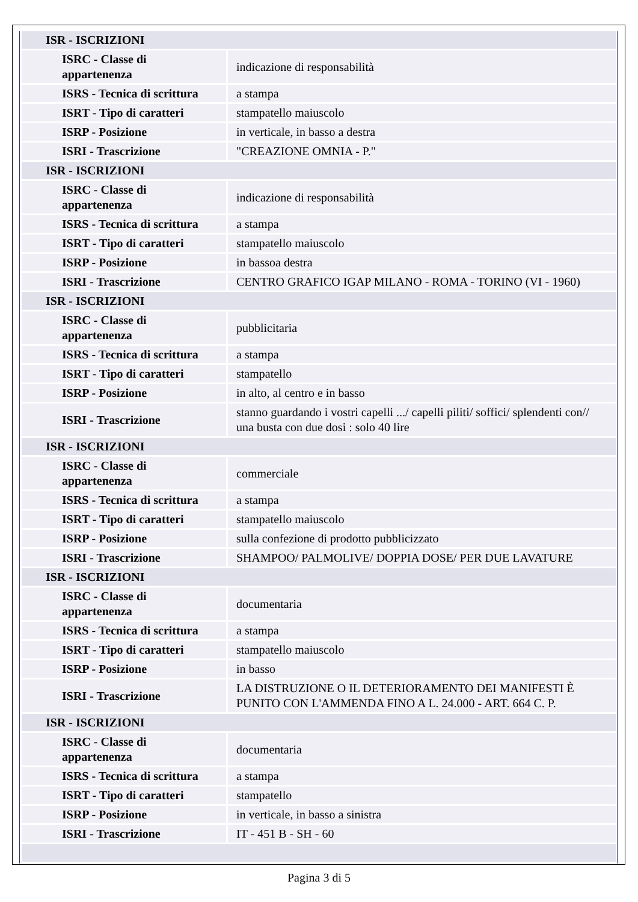| ISR - ISCRIZIONI | |
| ISRC - Classe di appartenenza | indicazione di responsabilità |
| ISRS - Tecnica di scrittura | a stampa |
| ISRT - Tipo di caratteri | stampatello maiuscolo |
| ISRP - Posizione | in verticale, in basso a destra |
| ISRI - Trascrizione | "CREAZIONE OMNIA - P." |
| ISR - ISCRIZIONI | |
| ISRC - Classe di appartenenza | indicazione di responsabilità |
| ISRS - Tecnica di scrittura | a stampa |
| ISRT - Tipo di caratteri | stampatello maiuscolo |
| ISRP - Posizione | in bassoa destra |
| ISRI - Trascrizione | CENTRO GRAFICO IGAP MILANO - ROMA - TORINO (VI - 1960) |
| ISR - ISCRIZIONI | |
| ISRC - Classe di appartenenza | pubblicitaria |
| ISRS - Tecnica di scrittura | a stampa |
| ISRT - Tipo di caratteri | stampatello |
| ISRP - Posizione | in alto, al centro e in basso |
| ISRI - Trascrizione | stanno guardando i vostri capelli .../ capelli piliti/ soffici/ splendenti con// una busta con due dosi : solo 40 lire |
| ISR - ISCRIZIONI | |
| ISRC - Classe di appartenenza | commerciale |
| ISRS - Tecnica di scrittura | a stampa |
| ISRT - Tipo di caratteri | stampatello maiuscolo |
| ISRP - Posizione | sulla confezione di prodotto pubblicizzato |
| ISRI - Trascrizione | SHAMPOO/ PALMOLIVE/ DOPPIA DOSE/ PER DUE LAVATURE |
| ISR - ISCRIZIONI | |
| ISRC - Classe di appartenenza | documentaria |
| ISRS - Tecnica di scrittura | a stampa |
| ISRT - Tipo di caratteri | stampatello maiuscolo |
| ISRP - Posizione | in basso |
| ISRI - Trascrizione | LA DISTRUZIONE O IL DETERIORAMENTO DEI MANIFESTI È PUNITO CON L'AMMENDA FINO A L. 24.000 - ART. 664 C. P. |
| ISR - ISCRIZIONI | |
| ISRC - Classe di appartenenza | documentaria |
| ISRS - Tecnica di scrittura | a stampa |
| ISRT - Tipo di caratteri | stampatello |
| ISRP - Posizione | in verticale, in basso a sinistra |
| ISRI - Trascrizione | IT - 451 B - SH - 60 |
Pagina 3 di 5